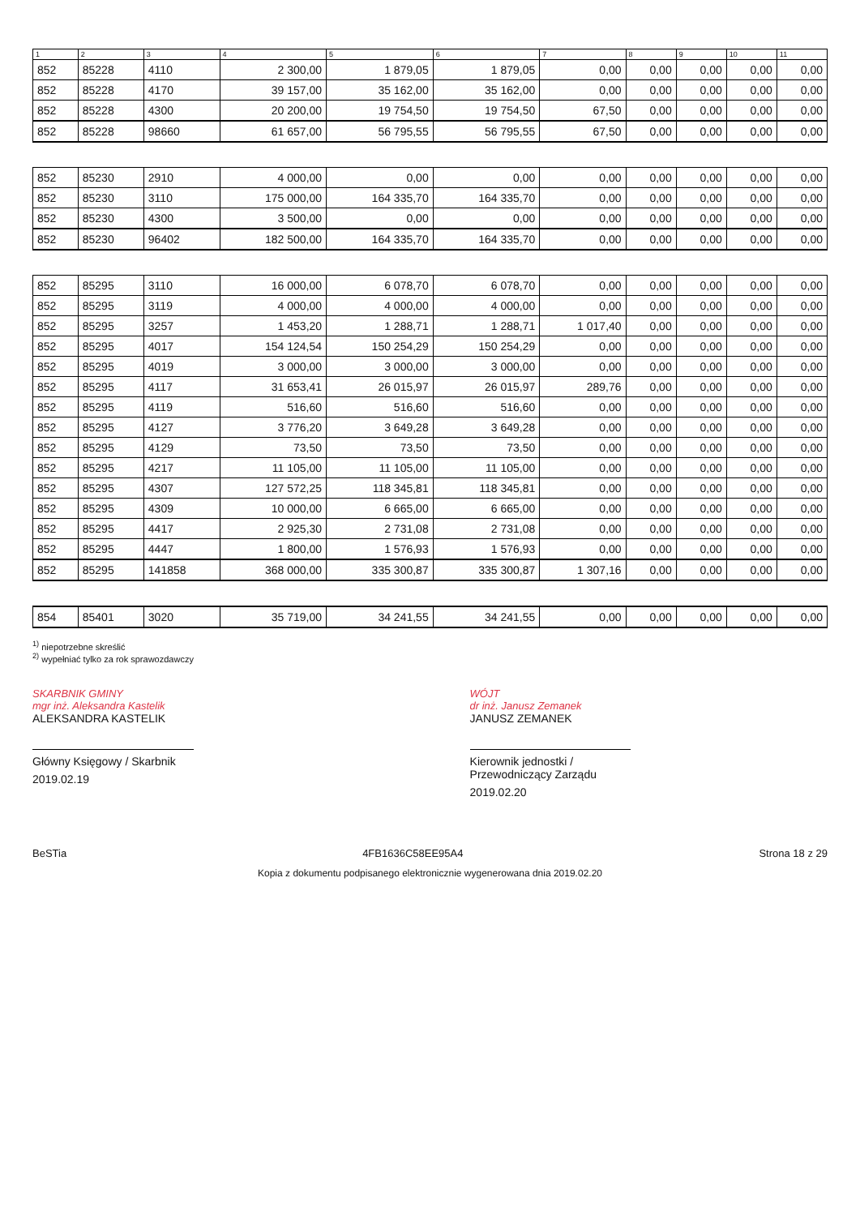| 1 | 2 | 3 | 4 | 5 | 6 | 7 | 8 | 9 | 10 | 11 |
| --- | --- | --- | --- | --- | --- | --- | --- | --- | --- | --- |
| 852 | 85228 | 4110 | 2 300,00 | 1 879,05 | 1 879,05 | 0,00 | 0,00 | 0,00 | 0,00 | 0,00 |
| 852 | 85228 | 4170 | 39 157,00 | 35 162,00 | 35 162,00 | 0,00 | 0,00 | 0,00 | 0,00 | 0,00 |
| 852 | 85228 | 4300 | 20 200,00 | 19 754,50 | 19 754,50 | 67,50 | 0,00 | 0,00 | 0,00 | 0,00 |
| 852 | 85228 | 98660 | 61 657,00 | 56 795,55 | 56 795,55 | 67,50 | 0,00 | 0,00 | 0,00 | 0,00 |
| 852 | 85230 | 2910 | 4 000,00 | 0,00 | 0,00 | 0,00 | 0,00 | 0,00 | 0,00 | 0,00 |
| 852 | 85230 | 3110 | 175 000,00 | 164 335,70 | 164 335,70 | 0,00 | 0,00 | 0,00 | 0,00 | 0,00 |
| 852 | 85230 | 4300 | 3 500,00 | 0,00 | 0,00 | 0,00 | 0,00 | 0,00 | 0,00 | 0,00 |
| 852 | 85230 | 96402 | 182 500,00 | 164 335,70 | 164 335,70 | 0,00 | 0,00 | 0,00 | 0,00 | 0,00 |
| 852 | 85295 | 3110 | 16 000,00 | 6 078,70 | 6 078,70 | 0,00 | 0,00 | 0,00 | 0,00 | 0,00 |
| 852 | 85295 | 3119 | 4 000,00 | 4 000,00 | 4 000,00 | 0,00 | 0,00 | 0,00 | 0,00 | 0,00 |
| 852 | 85295 | 3257 | 1 453,20 | 1 288,71 | 1 288,71 | 1 017,40 | 0,00 | 0,00 | 0,00 | 0,00 |
| 852 | 85295 | 4017 | 154 124,54 | 150 254,29 | 150 254,29 | 0,00 | 0,00 | 0,00 | 0,00 | 0,00 |
| 852 | 85295 | 4019 | 3 000,00 | 3 000,00 | 3 000,00 | 0,00 | 0,00 | 0,00 | 0,00 | 0,00 |
| 852 | 85295 | 4117 | 31 653,41 | 26 015,97 | 26 015,97 | 289,76 | 0,00 | 0,00 | 0,00 | 0,00 |
| 852 | 85295 | 4119 | 516,60 | 516,60 | 516,60 | 0,00 | 0,00 | 0,00 | 0,00 | 0,00 |
| 852 | 85295 | 4127 | 3 776,20 | 3 649,28 | 3 649,28 | 0,00 | 0,00 | 0,00 | 0,00 | 0,00 |
| 852 | 85295 | 4129 | 73,50 | 73,50 | 73,50 | 0,00 | 0,00 | 0,00 | 0,00 | 0,00 |
| 852 | 85295 | 4217 | 11 105,00 | 11 105,00 | 11 105,00 | 0,00 | 0,00 | 0,00 | 0,00 | 0,00 |
| 852 | 85295 | 4307 | 127 572,25 | 118 345,81 | 118 345,81 | 0,00 | 0,00 | 0,00 | 0,00 | 0,00 |
| 852 | 85295 | 4309 | 10 000,00 | 6 665,00 | 6 665,00 | 0,00 | 0,00 | 0,00 | 0,00 | 0,00 |
| 852 | 85295 | 4417 | 2 925,30 | 2 731,08 | 2 731,08 | 0,00 | 0,00 | 0,00 | 0,00 | 0,00 |
| 852 | 85295 | 4447 | 1 800,00 | 1 576,93 | 1 576,93 | 0,00 | 0,00 | 0,00 | 0,00 | 0,00 |
| 852 | 85295 | 141858 | 368 000,00 | 335 300,87 | 335 300,87 | 1 307,16 | 0,00 | 0,00 | 0,00 | 0,00 |
| 854 | 85401 | 3020 | 35 719,00 | 34 241,55 | 34 241,55 | 0,00 | 0,00 | 0,00 | 0,00 | 0,00 |
<sup>1)</sup> niepotrzebne skreślić
<sup>2)</sup> wypełniać tylko za rok sprawozdawczy
SKARBNIK GMINY
mgr inż. Aleksandra Kastelik
ALEKSANDRA KASTELIK
Główny Księgowy / Skarbnik
2019.02.19
WÓJT
dr inż. Janusz Zemanek
JANUSZ ZEMANEK
Kierownik jednostki / Przewodniczący Zarządu
2019.02.20
BeSTia 4FB1636C58EE95A4 Strona 18 z 29
Kopia z dokumentu podpisanego elektronicznie wygenerowana dnia 2019.02.20